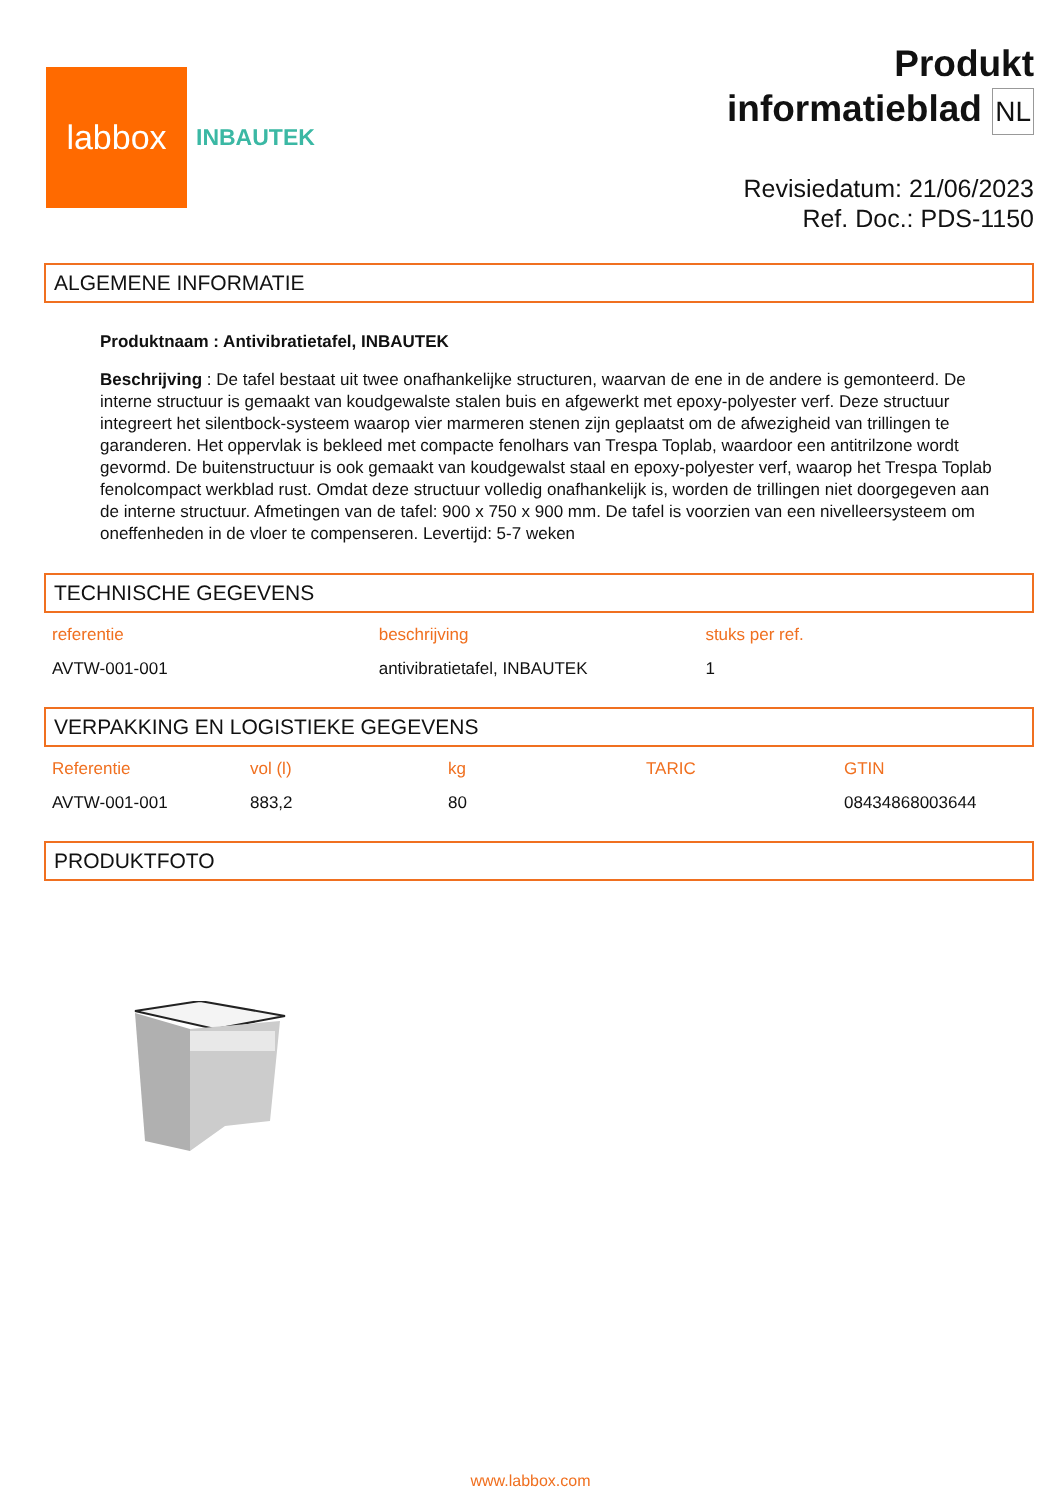labbox
INBAUTEK
Produkt
informatieblad NL
Revisiedatum: 21/06/2023
Ref. Doc.: PDS-1150
ALGEMENE INFORMATIE
Produktnaam : Antivibratietafel, INBAUTEK
Beschrijving : De tafel bestaat uit twee onafhankelijke structuren, waarvan de ene in de andere is gemonteerd. De interne structuur is gemaakt van koudgewalste stalen buis en afgewerkt met epoxy-polyester verf. Deze structuur integreert het silentbock-systeem waarop vier marmeren stenen zijn geplaatst om de afwezigheid van trillingen te garanderen. Het oppervlak is bekleed met compacte fenolhars van Trespa Toplab, waardoor een antitrilzone wordt gevormd. De buitenstructuur is ook gemaakt van koudgewalst staal en epoxy-polyester verf, waarop het Trespa Toplab fenolcompact werkblad rust. Omdat deze structuur volledig onafhankelijk is, worden de trillingen niet doorgegeven aan de interne structuur. Afmetingen van de tafel: 900 x 750 x 900 mm. De tafel is voorzien van een nivelleersysteem om oneffenheden in de vloer te compenseren. Levertijd: 5-7 weken
TECHNISCHE GEGEVENS
| referentie | beschrijving | stuks per ref. |
| --- | --- | --- |
| AVTW-001-001 | antivibratietafel, INBAUTEK | 1 |
VERPAKKING EN LOGISTIEKE GEGEVENS
| Referentie | vol (l) | kg | TARIC | GTIN |
| --- | --- | --- | --- | --- |
| AVTW-001-001 | 883,2 | 80 | | 08434868003644 |
PRODUKTFOTO
www.labbox.com